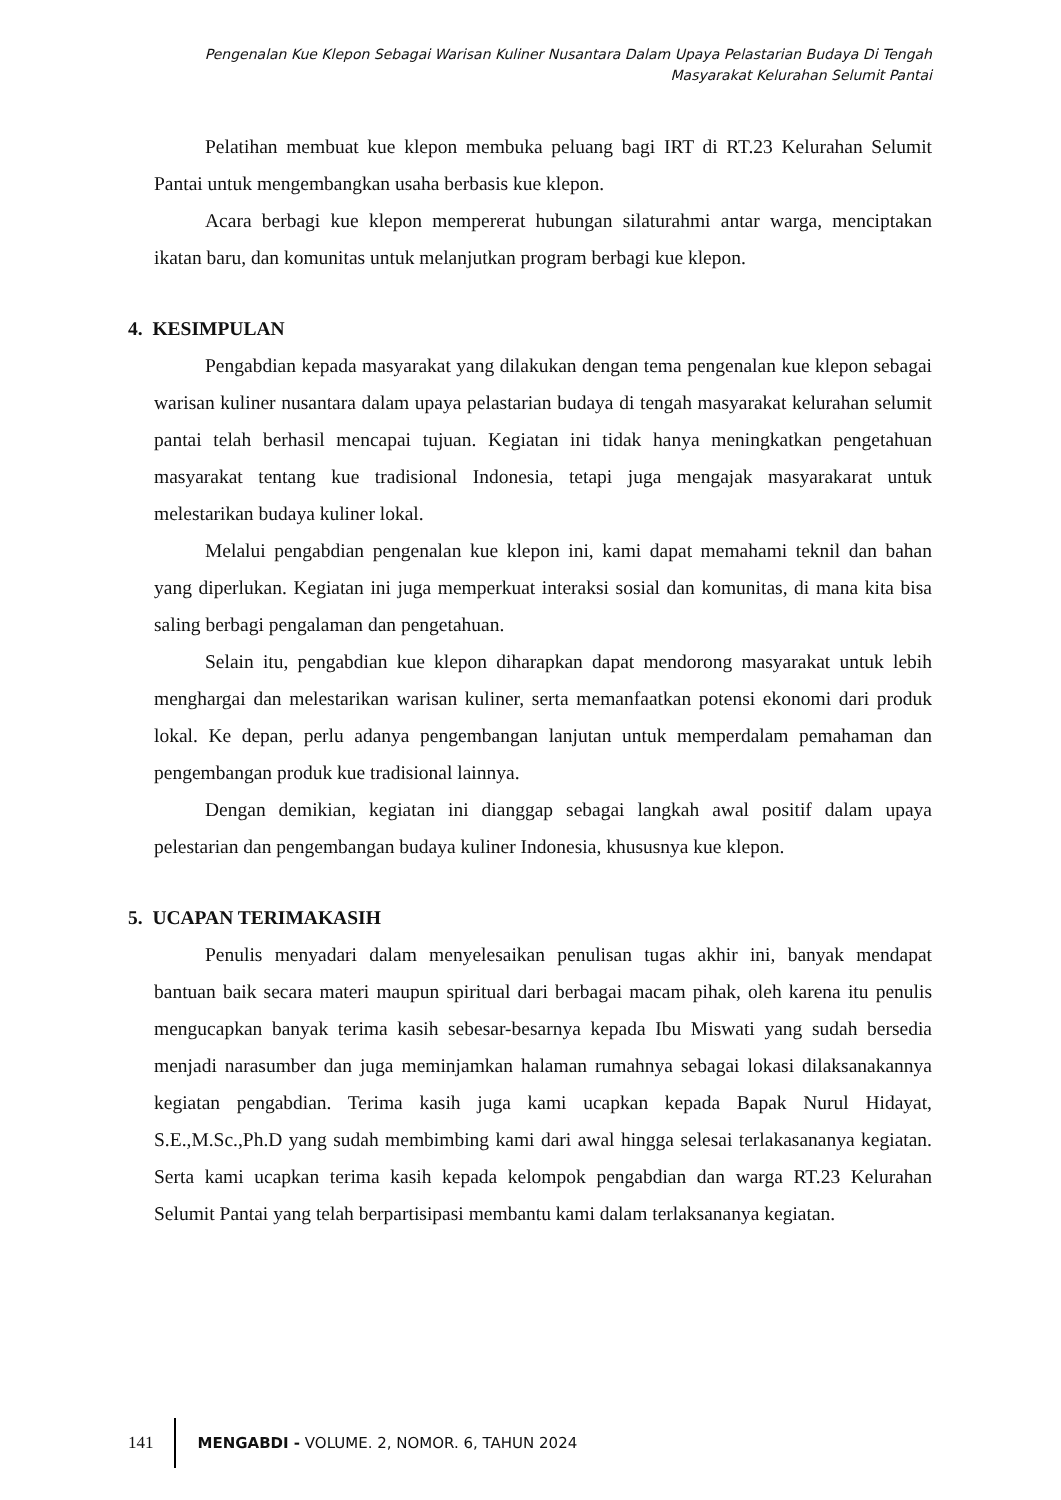Pengenalan Kue Klepon Sebagai Warisan Kuliner Nusantara Dalam Upaya Pelastarian Budaya Di Tengah
Masyarakat Kelurahan Selumit Pantai
Pelatihan membuat kue klepon membuka peluang bagi IRT di RT.23 Kelurahan Selumit Pantai untuk mengembangkan usaha berbasis kue klepon.
Acara berbagi kue klepon mempererat hubungan silaturahmi antar warga, menciptakan ikatan baru, dan komunitas untuk melanjutkan program berbagi kue klepon.
4. KESIMPULAN
Pengabdian kepada masyarakat yang dilakukan dengan tema pengenalan kue klepon sebagai warisan kuliner nusantara dalam upaya pelastarian budaya di tengah masyarakat kelurahan selumit pantai telah berhasil mencapai tujuan. Kegiatan ini tidak hanya meningkatkan pengetahuan masyarakat tentang kue tradisional Indonesia, tetapi juga mengajak masyarakarat untuk melestarikan budaya kuliner lokal.
Melalui pengabdian pengenalan kue klepon ini, kami dapat memahami teknil dan bahan yang diperlukan. Kegiatan ini juga memperkuat interaksi sosial dan komunitas, di mana kita bisa saling berbagi pengalaman dan pengetahuan.
Selain itu, pengabdian kue klepon diharapkan dapat mendorong masyarakat untuk lebih menghargai dan melestarikan warisan kuliner, serta memanfaatkan potensi ekonomi dari produk lokal. Ke depan, perlu adanya pengembangan lanjutan untuk memperdalam pemahaman dan pengembangan produk kue tradisional lainnya.
Dengan demikian, kegiatan ini dianggap sebagai langkah awal positif dalam upaya pelestarian dan pengembangan budaya kuliner Indonesia, khususnya kue klepon.
5. UCAPAN TERIMAKASIH
Penulis menyadari dalam menyelesaikan penulisan tugas akhir ini, banyak mendapat bantuan baik secara materi maupun spiritual dari berbagai macam pihak, oleh karena itu penulis mengucapkan banyak terima kasih sebesar-besarnya kepada Ibu Miswati yang sudah bersedia menjadi narasumber dan juga meminjamkan halaman rumahnya sebagai lokasi dilaksanakannya kegiatan pengabdian. Terima kasih juga kami ucapkan kepada Bapak Nurul Hidayat, S.E.,M.Sc.,Ph.D yang sudah membimbing kami dari awal hingga selesai terlakasananya kegiatan. Serta kami ucapkan terima kasih kepada kelompok pengabdian dan warga RT.23 Kelurahan Selumit Pantai yang telah berpartisipasi membantu kami dalam terlaksananya kegiatan.
141 MENGABDI - VOLUME. 2, NOMOR. 6, TAHUN 2024